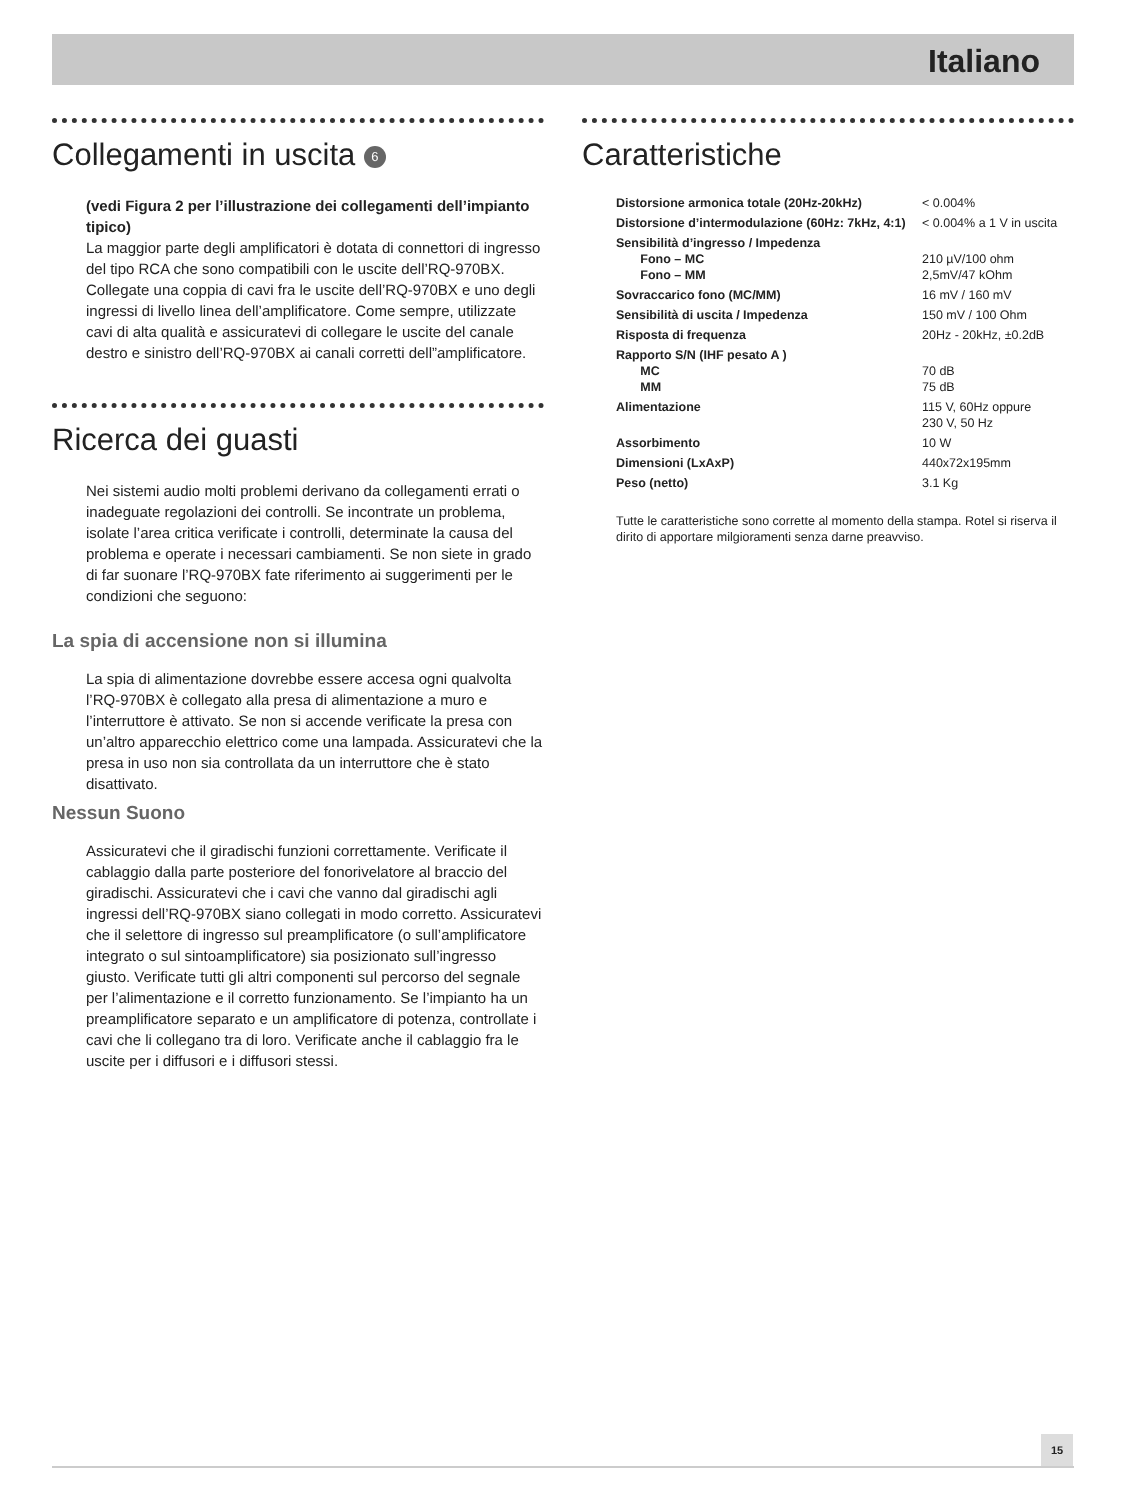Italiano
Collegamenti in uscita 6
(vedi Figura 2 per l’illustrazione dei collegamenti dell’impianto tipico)
La maggior parte degli amplificatori è dotata di connettori di ingresso del tipo RCA che sono compatibili con le uscite dell’RQ-970BX. Collegate una coppia di cavi fra le uscite dell’RQ-970BX e uno degli ingressi di livello linea dell’amplificatore. Come sempre, utilizzate cavi di alta qualità e assicuratevi di collegare le uscite del canale destro e sinistro dell’RQ-970BX ai canali corretti dell”amplificatore.
Ricerca dei guasti
Nei sistemi audio molti problemi derivano da collegamenti errati o inadeguate regolazioni dei controlli. Se incontrate un problema, isolate l’area critica verificate i controlli, determinate la causa del problema e operate i necessari cambiamenti. Se non siete in grado di far suonare l’RQ-970BX fate riferimento ai suggerimenti per le condizioni che seguono:
La spia di accensione non si illumina
La spia di alimentazione dovrebbe essere accesa ogni qualvolta l’RQ-970BX è collegato alla presa di alimentazione a muro e l’interruttore è attivato. Se non si accende verificate la presa con un’altro apparecchio elettrico come una lampada. Assicuratevi che la presa in uso non sia controllata da un interruttore che è stato disattivato.
Nessun Suono
Assicuratevi che il giradischi funzioni correttamente. Verificate il cablaggio dalla parte posteriore del fonorivelatore al braccio del giradischi. Assicuratevi che i cavi che vanno dal giradischi agli ingressi dell’RQ-970BX siano collegati in modo corretto. Assicuratevi che il selettore di ingresso sul preamplificatore (o sull’amplificatore integrato o sul sintoamplificatore) sia posizionato sull’ingresso giusto. Verificate tutti gli altri componenti sul percorso del segnale per l’alimentazione e il corretto funzionamento. Se l’impianto ha un preamplificatore separato e un amplificatore di potenza, controllate i cavi che li collegano tra di loro. Verificate anche il cablaggio fra le uscite per i diffusori e i diffusori stessi.
Caratteristiche
| Distorsione armonica totale (20Hz-20kHz) | < 0.004% |
| Distorsione d’intermodulazione (60Hz: 7kHz, 4:1) | < 0.004% a 1 V in uscita |
| Sensibilità d’ingresso / Impedenza Fono – MC Fono – MM | 210 µV/100 ohm 2,5mV/47 kOhm |
| Sovraccarico fono (MC/MM) | 16 mV / 160 mV |
| Sensibilità di uscita / Impedenza | 150 mV / 100 Ohm |
| Risposta di frequenza | 20Hz - 20kHz, ±0.2dB |
| Rapporto S/N (IHF pesato A ) MC MM | 70 dB 75 dB |
| Alimentazione | 115 V, 60Hz oppure 230 V, 50 Hz |
| Assorbimento | 10 W |
| Dimensioni (LxAxP) | 440x72x195mm |
| Peso (netto) | 3.1 Kg |
Tutte le caratteristiche sono corrette al momento della stampa. Rotel si riserva il dirito di apportare milgioramenti senza darne preavviso.
15